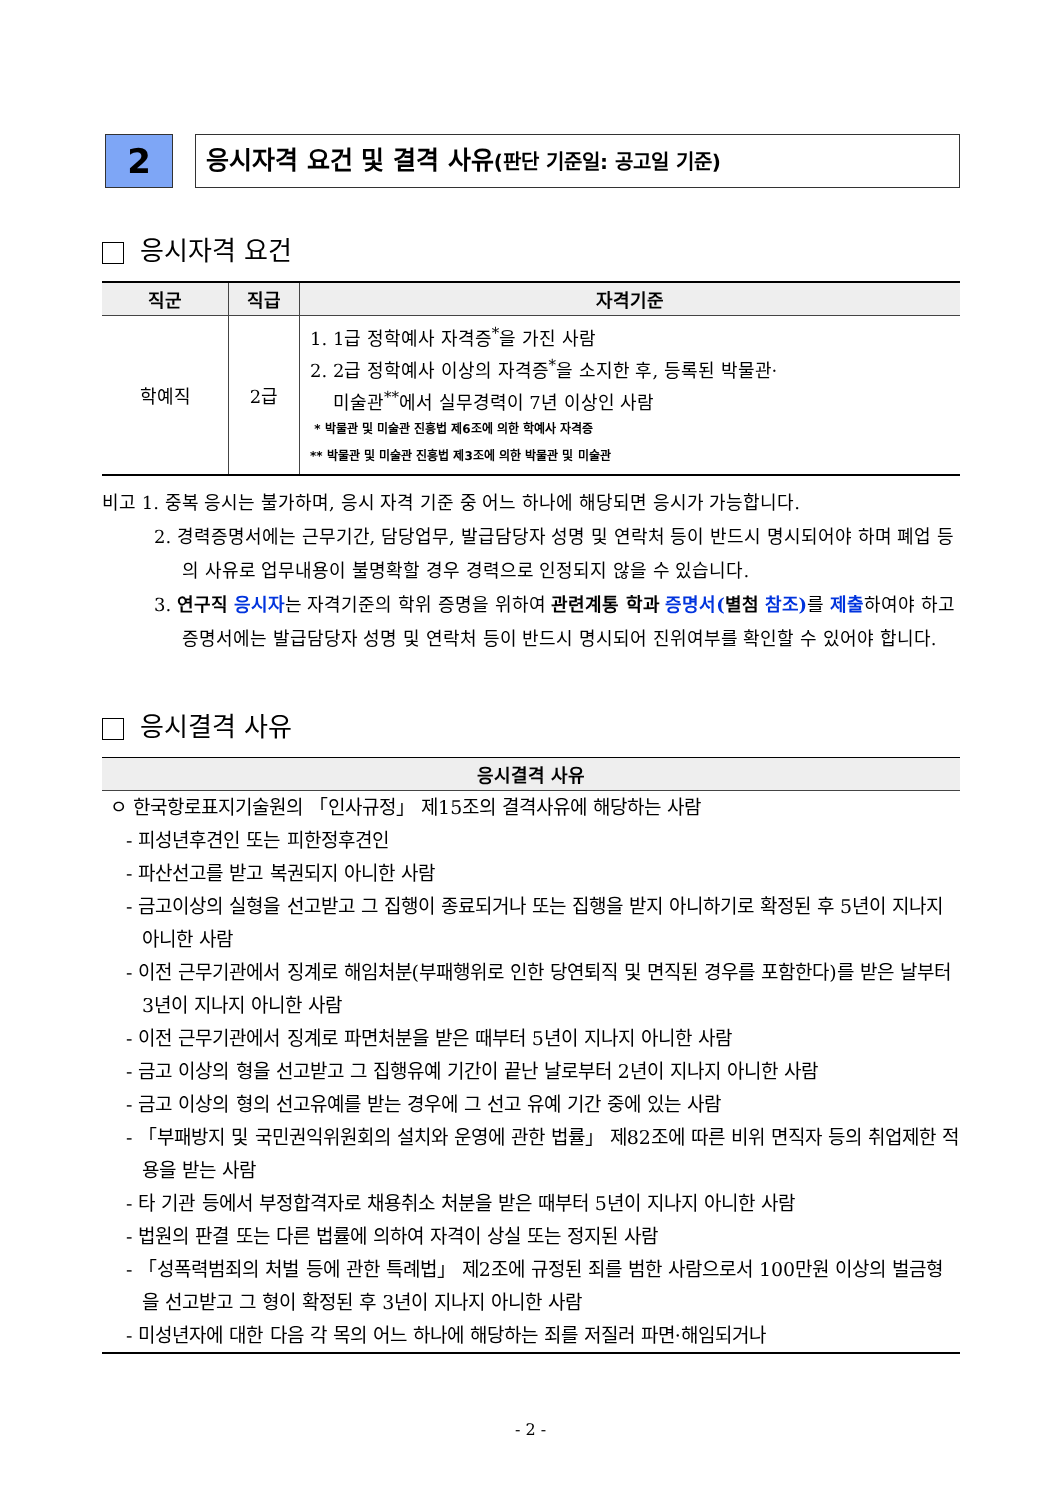2
응시자격 요건 및 결격 사유(판단 기준일: 공고일 기준)
응시자격 요건
| 직군 | 직급 | 자격기준 |
| --- | --- | --- |
| 학예직 | 2급 | 1. 1급 정학예사 자격증<sup>*</sup>을 가진 사람 2. 2급 정학예사 이상의 자격증<sup>*</sup>을 소지한 후, 등록된 박물관· 미술관<sup>**</sup>에서 실무경력이 7년 이상인 사람 * 박물관 및 미술관 진흥법 제6조에 의한 학예사 자격증 ** 박물관 및 미술관 진흥법 제3조에 의한 박물관 및 미술관 |
비고 1. 중복 응시는 불가하며, 응시 자격 기준 중 어느 하나에 해당되면 응시가 가능합니다.
2. 경력증명서에는 근무기간, 담당업무, 발급담당자 성명 및 연락처 등이 반드시 명시되어야 하며 폐업 등의 사유로 업무내용이 불명확할 경우 경력으로 인정되지 않을 수 있습니다.
3. 연구직 응시자는 자격기준의 학위 증명을 위하여 관련계통 학과 증명서(별첨 참조) 를 제출하여야 하고 증명서에는 발급담당자 성명 및 연락처 등이 반드시 명시되어 진위여부를 확인할 수 있어야 합니다.
응시결격 사유
| 응시결격 사유 |
| --- |
| ㅇ 한국항로표지기술원의 「인사규정」 제15조의 결격사유에 해당하는 사람 - 피성년후견인 또는 피한정후견인 - 파산선고를 받고 복권되지 아니한 사람 - 금고이상의 실형을 선고받고 그 집행이 종료되거나 또는 집행을 받지 아니하기로 확정된 후 5년이 지나지 아니한 사람 - 이전 근무기관에서 징계로 해임처분(부패행위로 인한 당연퇴직 및 면직된 경우를 포함한다)를 받은 날부터 3년이 지나지 아니한 사람 - 이전 근무기관에서 징계로 파면처분을 받은 때부터 5년이 지나지 아니한 사람 - 금고 이상의 형을 선고받고 그 집행유예 기간이 끝난 날로부터 2년이 지나지 아니한 사람 - 금고 이상의 형의 선고유예를 받는 경우에 그 선고 유예 기간 중에 있는 사람 - 「부패방지 및 국민권익위원회의 설치와 운영에 관한 법률」 제82조에 따른 비위 면직자 등의 취업제한 적용을 받는 사람 - 타 기관 등에서 부정합격자로 채용취소 처분을 받은 때부터 5년이 지나지 아니한 사람 - 법원의 판결 또는 다른 법률에 의하여 자격이 상실 또는 정지된 사람 - 「성폭력범죄의 처벌 등에 관한 특례법」 제2조에 규정된 죄를 범한 사람으로서 100만원 이상의 벌금형을 선고받고 그 형이 확정된 후 3년이 지나지 아니한 사람 - 미성년자에 대한 다음 각 목의 어느 하나에 해당하는 죄를 저질러 파면·해임되거나 |
- 2 -